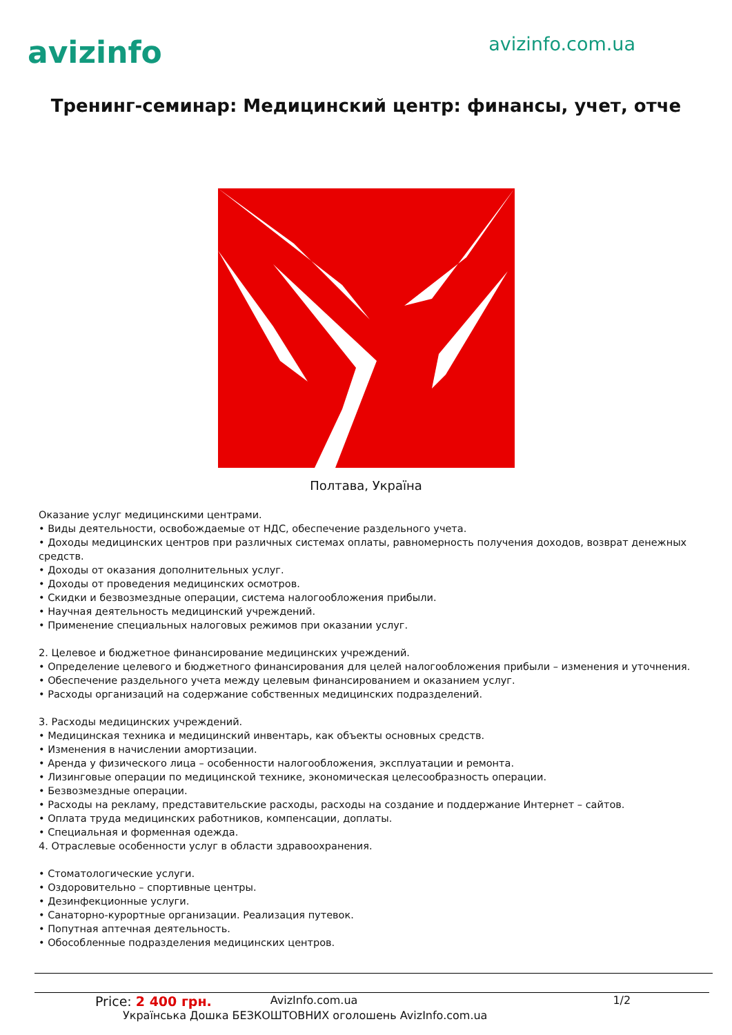avizinfo
avizinfo.com.ua
Тренинг-семинар: Медицинский центр: финансы, учет, отче
Полтава, Україна
Оказание услуг медицинскими центрами.
• Виды деятельности, освобождаемые от НДС, обеспечение раздельного учета.
• Доходы медицинских центров при различных системах оплаты, равномерность получения доходов, возврат денежных средств.
• Доходы от оказания дополнительных услуг.
• Доходы от проведения медицинских осмотров.
• Скидки и безвозмездные операции, система налогообложения прибыли.
• Научная деятельность медицинский учреждений.
• Применение специальных налоговых режимов при оказании услуг.
2. Целевое и бюджетное финансирование медицинских учреждений.
• Определение целевого и бюджетного финансирования для целей налогообложения прибыли – изменения и уточнения.
• Обеспечение раздельного учета между целевым финансированием и оказанием услуг.
• Расходы организаций на содержание собственных медицинских подразделений.
3. Расходы медицинских учреждений.
• Медицинская техника и медицинский инвентарь, как объекты основных средств.
• Изменения в начислении амортизации.
• Аренда у физического лица – особенности налогообложения, эксплуатации и ремонта.
• Лизинговые операции по медицинской технике, экономическая целесообразность операции.
• Безвозмездные операции.
• Расходы на рекламу, представительские расходы, расходы на создание и поддержание Интернет – сайтов.
• Оплата труда медицинских работников, компенсации, доплаты.
• Специальная и форменная одежда.
4. Отраслевые особенности услуг в области здравоохранения.
• Стоматологические услуги.
• Оздоровительно – спортивные центры.
• Дезинфекционные услуги.
• Санаторно-курортные организации. Реализация путевок.
• Попутная аптечная деятельность.
• Обособленные подразделения медицинских центров.
Price: 2 400 грн. AvizInfo.com.ua 1/2
Українська Дошка БЕЗКОШТОВНИХ оголошень AvizInfo.com.ua